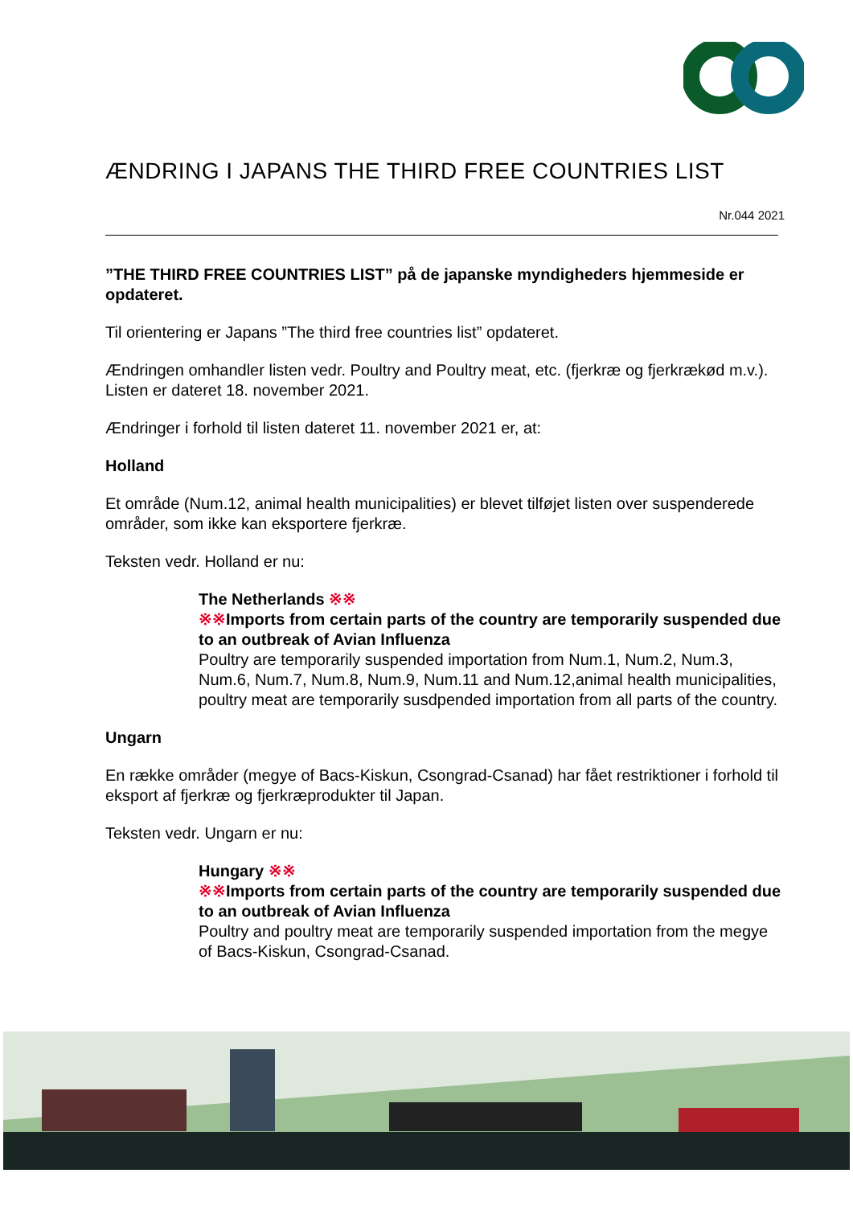ÆNDRING I JAPANS THE THIRD FREE COUNTRIES LIST
Nr.044 2021
”THE THIRD FREE COUNTRIES LIST” på de japanske myndigheders hjemmeside er opdateret.
Til orientering er Japans ”The third free countries list” opdateret.
Ændringen omhandler listen vedr. Poultry and Poultry meat, etc. (fjerkræ og fjerkrækød m.v.). Listen er dateret 18. november 2021.
Ændringer i forhold til listen dateret 11. november 2021 er, at:
Holland
Et område (Num.12, animal health municipalities) er blevet tilføjet listen over suspenderede områder, som ikke kan eksportere fjerkræ.
Teksten vedr. Holland er nu:
The Netherlands ※※
※※Imports from certain parts of the country are temporarily suspended due to an outbreak of Avian Influenza
Poultry are temporarily suspended importation from Num.1, Num.2, Num.3, Num.6, Num.7, Num.8, Num.9, Num.11 and Num.12,animal health municipalities, poultry meat are temporarily susdpended importation from all parts of the country.
Ungarn
En række områder (megye of Bacs-Kiskun, Csongrad-Csanad) har fået restriktioner i forhold til eksport af fjerkræ og fjerkræprodukter til Japan.
Teksten vedr. Ungarn er nu:
Hungary ※※
※※Imports from certain parts of the country are temporarily suspended due to an outbreak of Avian Influenza
Poultry and poultry meat are temporarily suspended importation from the megye of Bacs-Kiskun, Csongrad-Csanad.